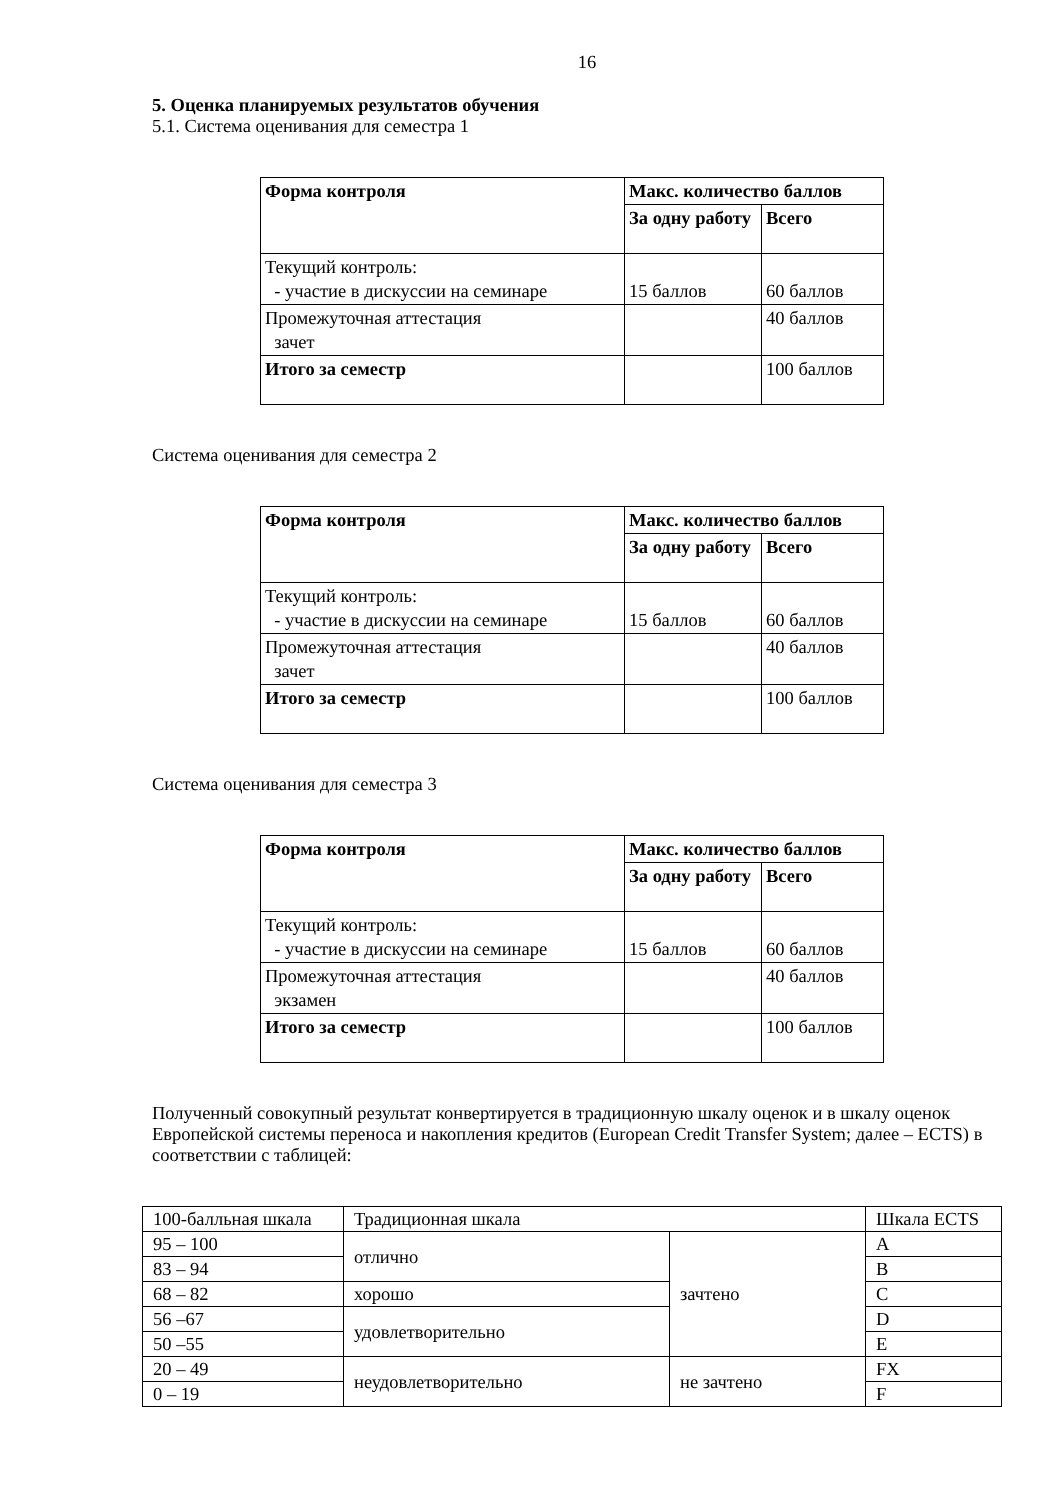16
5. Оценка планируемых результатов обучения
5.1. Система оценивания для семестра 1
| Форма контроля | Макс. количество баллов | |
| | За одну работу | Всего |
| Текущий контроль: - участие в дискуссии на семинаре | 15 баллов | 60 баллов |
| Промежуточная аттестация зачет | | 40 баллов |
| Итого за семестр | | 100 баллов |
Система оценивания для семестра 2
| Форма контроля | Макс. количество баллов | |
| | За одну работу | Всего |
| Текущий контроль: - участие в дискуссии на семинаре | 15 баллов | 60 баллов |
| Промежуточная аттестация зачет | | 40 баллов |
| Итого за семестр | | 100 баллов |
Система оценивания для семестра 3
| Форма контроля | Макс. количество баллов | |
| | За одну работу | Всего |
| Текущий контроль: - участие в дискуссии на семинаре | 15 баллов | 60 баллов |
| Промежуточная аттестация экзамен | | 40 баллов |
| Итого за семестр | | 100 баллов |
Полученный совокупный результат конвертируется в традиционную шкалу оценок и в шкалу оценок Европейской системы переноса и накопления кредитов (European Credit Transfer System; далее – ECTS) в соответствии с таблицей:
| 100-балльная шкала | Традиционная шкала | | Шкала ECTS |
| 95 – 100 | отлично | зачтено | A |
| 83 – 94 | | | B |
| 68 – 82 | хорошо | | C |
| 56 –67 | удовлетворительно | | D |
| 50 –55 | | | E |
| 20 – 49 | неудовлетворительно | не зачтено | FX |
| 0 – 19 | | | F |